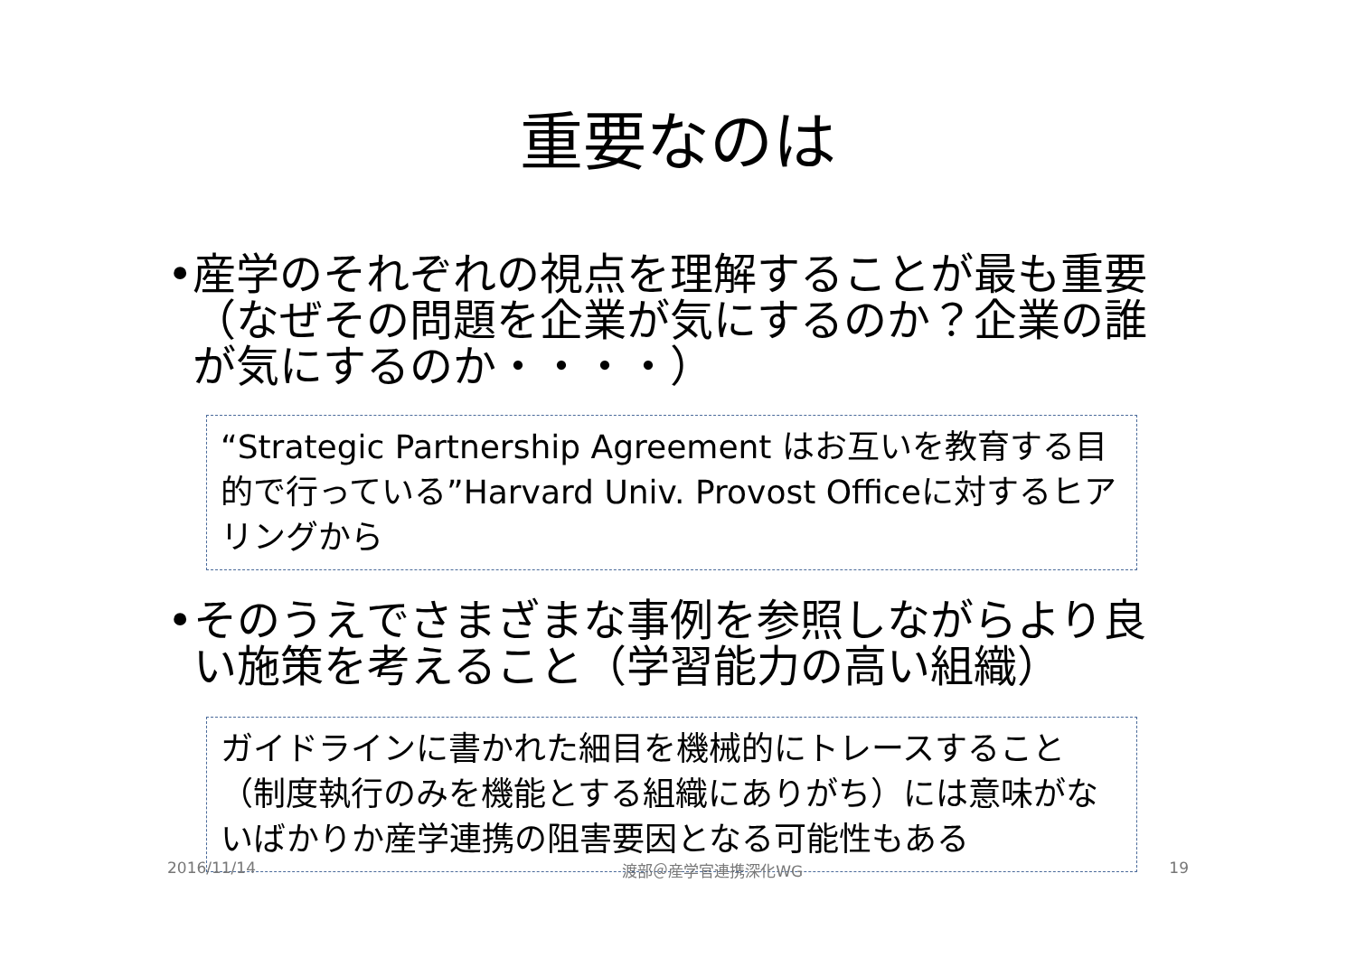重要なのは
• 産学のそれぞれの視点を理解することが最も重要（なぜその問題を企業が気にするのか？企業の誰が気にするのか・・・・）
“Strategic Partnership Agreement はお互いを教育する目的で行っている”Harvard Univ. Provost Officeに対するヒアリングから
• そのうえでさまざまな事例を参照しながらより良い施策を考えること（学習能力の高い組織）
ガイドラインに書かれた細目を機械的にトレースすること（制度執行のみを機能とする組織にありがち）には意味がないばかりか産学連携の阻害要因となる可能性もある
2016/11/14 渡部＠産学官連携深化WG 19